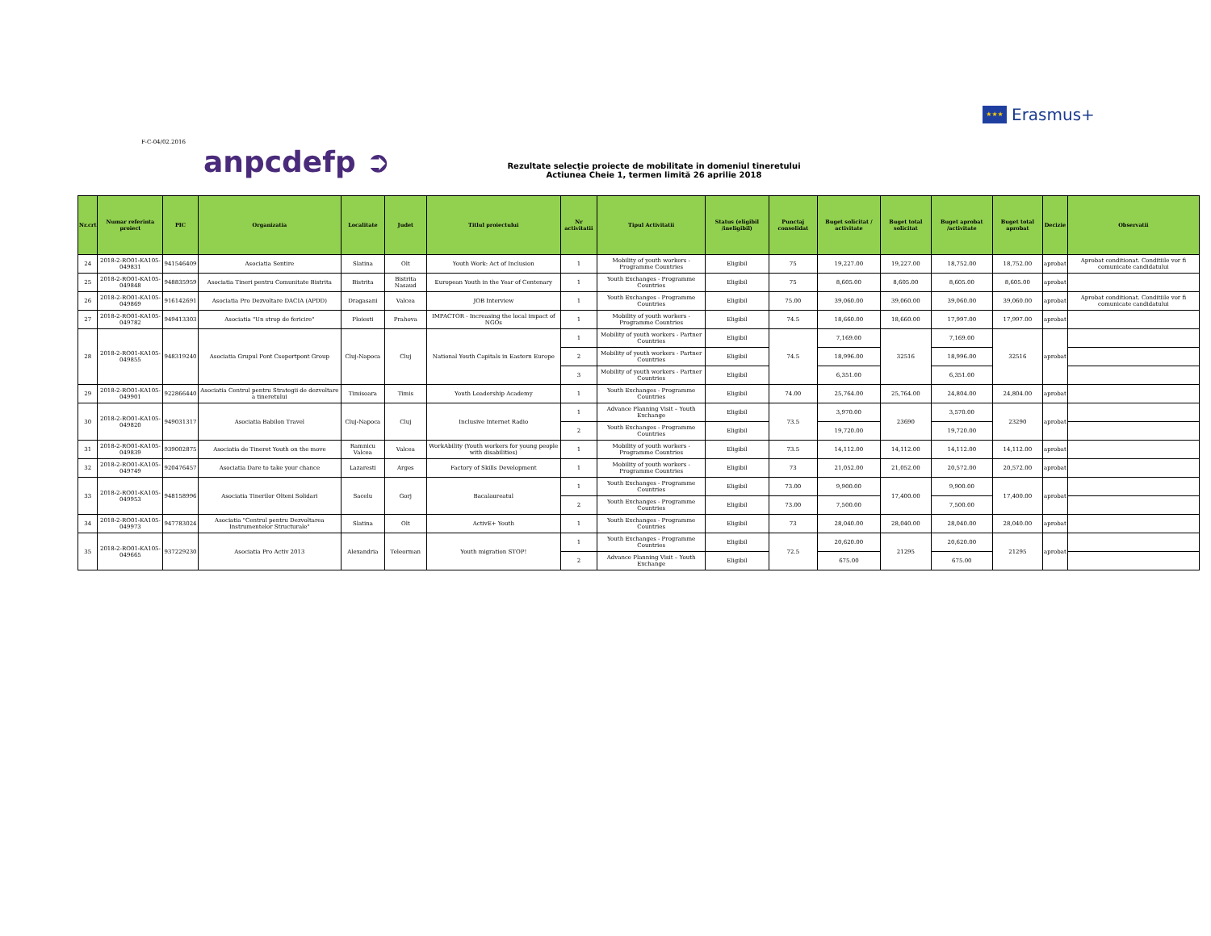★★★
Erasmus+
F-C-04/02.2016
anpcdefp ➲
Rezultate selecţie proiecte de mobilitate in domeniul tineretului
Actiunea Cheie 1, termen limită 26 aprilie 2018
| Nr.crt | Numar referinta proiect | PIC | Organizatia | Localitate | Judet | Titlul proiectului | Nr activitatii | Tipul Activitatii | Status (eligibil /ineligibil) | Punctaj consolidat | Buget solicitat / activitate | Buget total solicitat | Buget aprobat /activitate | Buget total aprobat | Decizie | Observatii |
| --- | --- | --- | --- | --- | --- | --- | --- | --- | --- | --- | --- | --- | --- | --- | --- | --- |
| 24 | 2018-2-RO01-KA105-049831 | 941546409 | Asociatia Sentire | Slatina | Olt | Youth Work: Act of Inclusion | 1 | Mobility of youth workers - Programme Countries | Eligibil | 75 | 19,227.00 | 19,227.00 | 18,752.00 | 18,752.00 | aprobat | Aprobat conditionat. Conditiile vor fi comunicate candidatului |
| 25 | 2018-2-RO01-KA105-049848 | 948835959 | Asociatia Tineri pentru Comunitate Bistrita | Bistrita | Bistrita Nasaud | European Youth in the Year of Centenary | 1 | Youth Exchanges - Programme Countries | Eligibil | 75 | 8,605.00 | 8,605.00 | 8,605.00 | 8,605.00 | aprobat | |
| 26 | 2018-2-RO01-KA105-049869 | 916142691 | Asociatia Pro Dezvoltare DACIA (APDD) | Dragasani | Valcea | JOB Interview | 1 | Youth Exchanges - Programme Countries | Eligibil | 75.00 | 39,060.00 | 39,060.00 | 39,060.00 | 39,060.00 | aprobat | Aprobat conditionat. Conditiile vor fi comunicate candidatului |
| 27 | 2018-2-RO01-KA105-049782 | 949413303 | Asociatia "Un strop de fericire" | Ploiesti | Prahova | IMPACTOR - Increasing the local impact of NGOs | 1 | Mobility of youth workers - Programme Countries | Eligibil | 74.5 | 18,660.00 | 18,660.00 | 17,997.00 | 17,997.00 | aprobat | |
| 28 | 2018-2-RO01-KA105-049855 | 948319240 | Asociatia Grupul Pont Csoportpont Group | Cluj-Napoca | Cluj | National Youth Capitals in Eastern Europe | 1 | Mobility of youth workers - Partner Countries | Eligibil | 74.5 | 7,169.00 | 32516 | 7,169.00 | 32516 | aprobat | |
| | | | | | | | 2 | Mobility of youth workers - Partner Countries | Eligibil | | 18,996.00 | | 18,996.00 | | | |
| | | | | | | | 3 | Mobility of youth workers - Partner Countries | Eligibil | | 6,351.00 | | 6,351.00 | | | |
| 29 | 2018-2-RO01-KA105-049901 | 922866440 | Asociatia Centrul pentru Strategii de dezvoltare a tineretului | Timisoara | Timis | Youth Leadership Academy | 1 | Youth Exchanges - Programme Countries | Eligibil | 74.00 | 25,764.00 | 25,764.00 | 24,804.00 | 24,804.00 | aprobat | |
| 30 | 2018-2-RO01-KA105-049820 | 949031317 | Asociatia Babilon Travel | Cluj-Napoca | Cluj | Inclusive Internet Radio | 1 | Advance Planning Visit – Youth Exchange | Eligibil | 73.5 | 3,970.00 | 23690 | 3,570.00 | 23290 | aprobat | |
| | | | | | | | 2 | Youth Exchanges - Programme Countries | Eligibil | | 19,720.00 | | 19,720.00 | | | |
| 31 | 2018-2-RO01-KA105-049839 | 939002875 | Asociatia de Tineret Youth on the move | Ramnicu Valcea | Valcea | WorkAbility (Youth workers for young people with disabilities) | 1 | Mobility of youth workers - Programme Countries | Eligibil | 73.5 | 14,112.00 | 14,112.00 | 14,112.00 | 14,112.00 | aprobat | |
| 32 | 2018-2-RO01-KA105-049749 | 920476457 | Asociatia Dare to take your chance | Lazaresti | Arges | Factory of Skills Development | 1 | Mobility of youth workers - Programme Countries | Eligibil | 73 | 21,052.00 | 21,052.00 | 20,572.00 | 20,572.00 | aprobat | |
| 33 | 2018-2-RO01-KA105-049953 | 948158996 | Asociatia Tinerilor Olteni Solidari | Sacelu | Gorj | Bacalaureatul | 1 | Youth Exchanges - Programme Countries | Eligibil | 73.00 | 9,900.00 | 17,400.00 | 9,900.00 | 17,400.00 | aprobat | |
| | | | | | | | 2 | Youth Exchanges - Programme Countries | Eligibil | 73.00 | 7,500.00 | | 7,500.00 | | | |
| 34 | 2018-2-RO01-KA105-049973 | 947783024 | Asociatia "Centrul pentru Dezvoltarea Instrumentelor Structurale" | Slatina | Olt | ActivE+ Youth | 1 | Youth Exchanges - Programme Countries | Eligibil | 73 | 28,040.00 | 28,040.00 | 28,040.00 | 28,040.00 | aprobat | |
| 35 | 2018-2-RO01-KA105-049665 | 937229230 | Asociatia Pro Activ 2013 | Alexandria | Teleorman | Youth migration STOP! | 1 | Youth Exchanges - Programme Countries | Eligibil | 72.5 | 20,620.00 | 21295 | 20,620.00 | 21295 | aprobat | |
| | | | | | | | 2 | Advance Planning Visit – Youth Exchange | Eligibil | | 675.00 | | 675.00 | | | |